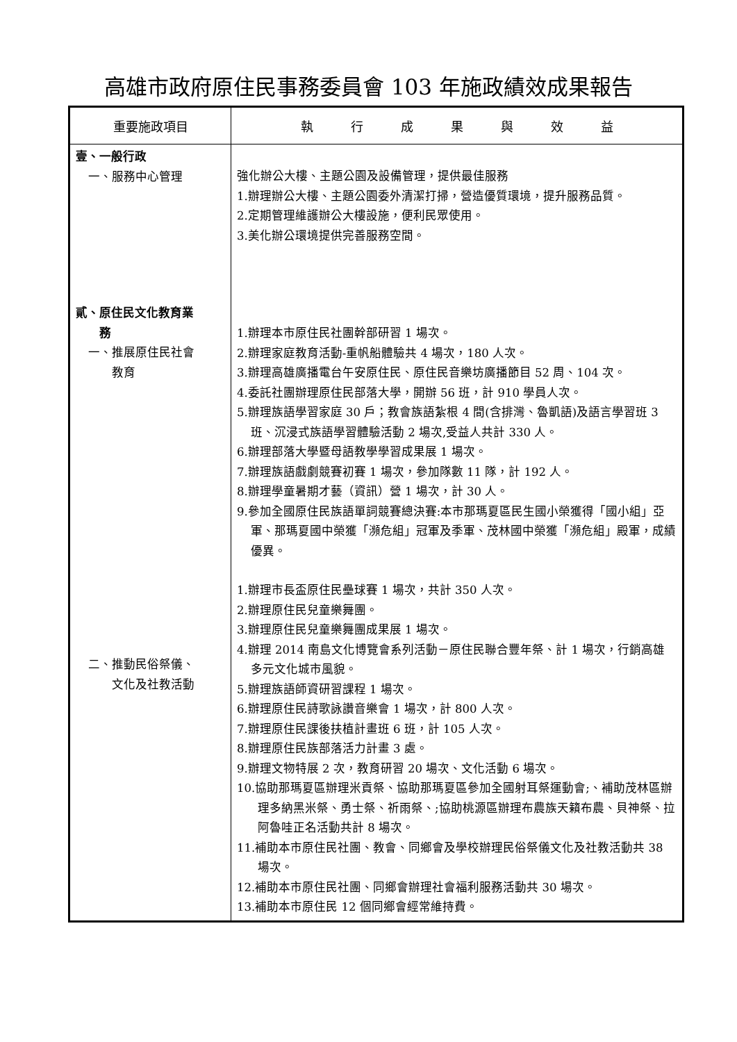高雄市政府原住民事務委員會 103 年施政績效成果報告
| 重要施政項目 | 執 行 成 果 與 效 益 |
| --- | --- |
| 壹、一般行政 一、服務中心管理 貳、原住民文化教育業 務 一、推展原住民社會 教育 二、推動民俗祭儀、 文化及社教活動 | 強化辦公大樓、主題公園及設備管理，提供最佳服務 1.辦理辦公大樓、主題公園委外清潔打掃，營造優質環境，提升服務品質。 2.定期管理維護辦公大樓設施，便利民眾使用。 3.美化辦公環境提供完善服務空間。 1.辦理本市原住民社團幹部研習 1 場次。 2.辦理家庭教育活動-重帆船體驗共 4 場次，180 人次。 3.辦理高雄廣播電台午安原住民、原住民音樂坊廣播節目 52 周、104 次。 4.委託社團辦理原住民部落大學，開辦 56 班，計 910 學員人次。 5.辦理族語學習家庭 30 戶；教會族語紮根 4 間(含排灣、魯凱語)及語言學習班 3 班、沉浸式族語學習體驗活動 2 場次,受益人共計 330 人。 6.辦理部落大學暨母語教學學習成果展 1 場次。 7.辦理族語戲劇競賽初賽 1 場次，參加隊數 11 隊，計 192 人。 8.辦理學童暑期才藝（資訊）營 1 場次，計 30 人。 9.參加全國原住民族語單詞競賽總決賽:本市那瑪夏區民生國小榮獲得「國小組」亞軍、那瑪夏國中榮獲「瀕危組」冠軍及季軍、茂林國中榮獲「瀕危組」殿軍，成績優異。 1.辦理市長盃原住民壘球賽 1 場次，共計 350 人次。 2.辦理原住民兒童樂舞團。 3.辦理原住民兒童樂舞團成果展 1 場次。 4.辦理 2014 南島文化博覽會系列活動－原住民聯合豐年祭、計 1 場次，行銷高雄多元文化城市風貌。 5.辦理族語師資研習課程 1 場次。 6.辦理原住民詩歌詠讚音樂會 1 場次，計 800 人次。 7.辦理原住民課後扶植計畫班 6 班，計 105 人次。 8.辦理原住民族部落活力計畫 3 處。 9.辦理文物特展 2 次，教育研習 20 場次、文化活動 6 場次。 10.協助那瑪夏區辦理米貢祭、協助那瑪夏區參加全國射耳祭運動會;、補助茂林區辦理多納黑米祭、勇士祭、祈雨祭、;協助桃源區辦理布農族天籟布農、貝神祭、拉阿魯哇正名活動共計 8 場次。 11.補助本市原住民社團、教會、同鄉會及學校辦理民俗祭儀文化及社教活動共 38 場次。 12.補助本市原住民社團、同鄉會辦理社會福利服務活動共 30 場次。 13.補助本市原住民 12 個同鄉會經常維持費。 |